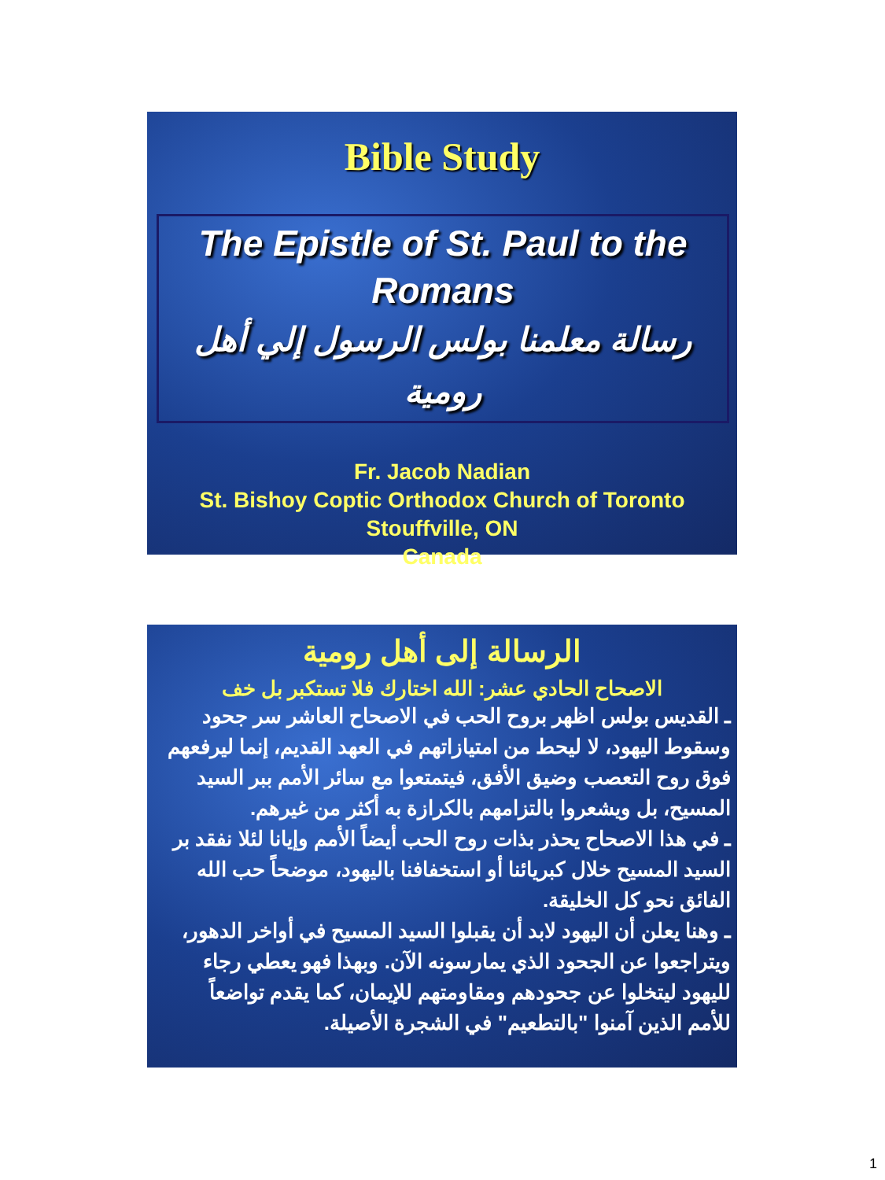Bible Study
The Epistle of St. Paul to the Romans
رسالة معلمنا بولس الرسول إلي أهل رومية
Fr. Jacob Nadian
St. Bishoy Coptic Orthodox Church of Toronto
Stouffville, ON
Canada
الرسالة إلى أهل رومية
الاصحاح الحادي عشر: الله اختارك فلا تستكبر بل خف
ـ القديس بولس اظهر بروح الحب في الاصحاح العاشر سر جحود وسقوط اليهود، لا ليحط من امتيازاتهم في العهد القديم، إنما ليرفعهم فوق روح التعصب وضيق الأفق، فيتمتعوا مع سائر الأمم ببر السيد المسيح، بل ويشعروا بالتزامهم بالكرازة به أكثر من غيرهم.
ـ في هذا الاصحاح يحذر بذات روح الحب أيضاً الأمم وإيانا لئلا نفقد بر السيد المسيح خلال كبريائنا أو استخفافنا باليهود، موضحاً حب الله الفائق نحو كل الخليقة.
ـ وهنا يعلن أن اليهود لابد أن يقبلوا السيد المسيح في أواخر الدهور، ويتراجعوا عن الجحود الذي يمارسونه الآن. وبهذا فهو يعطي رجاء لليهود ليتخلوا عن جحودهم ومقاومتهم للإيمان، كما يقدم تواضعاً للأمم الذين آمنوا "بالتطعيم" في الشجرة الأصيلة.
1